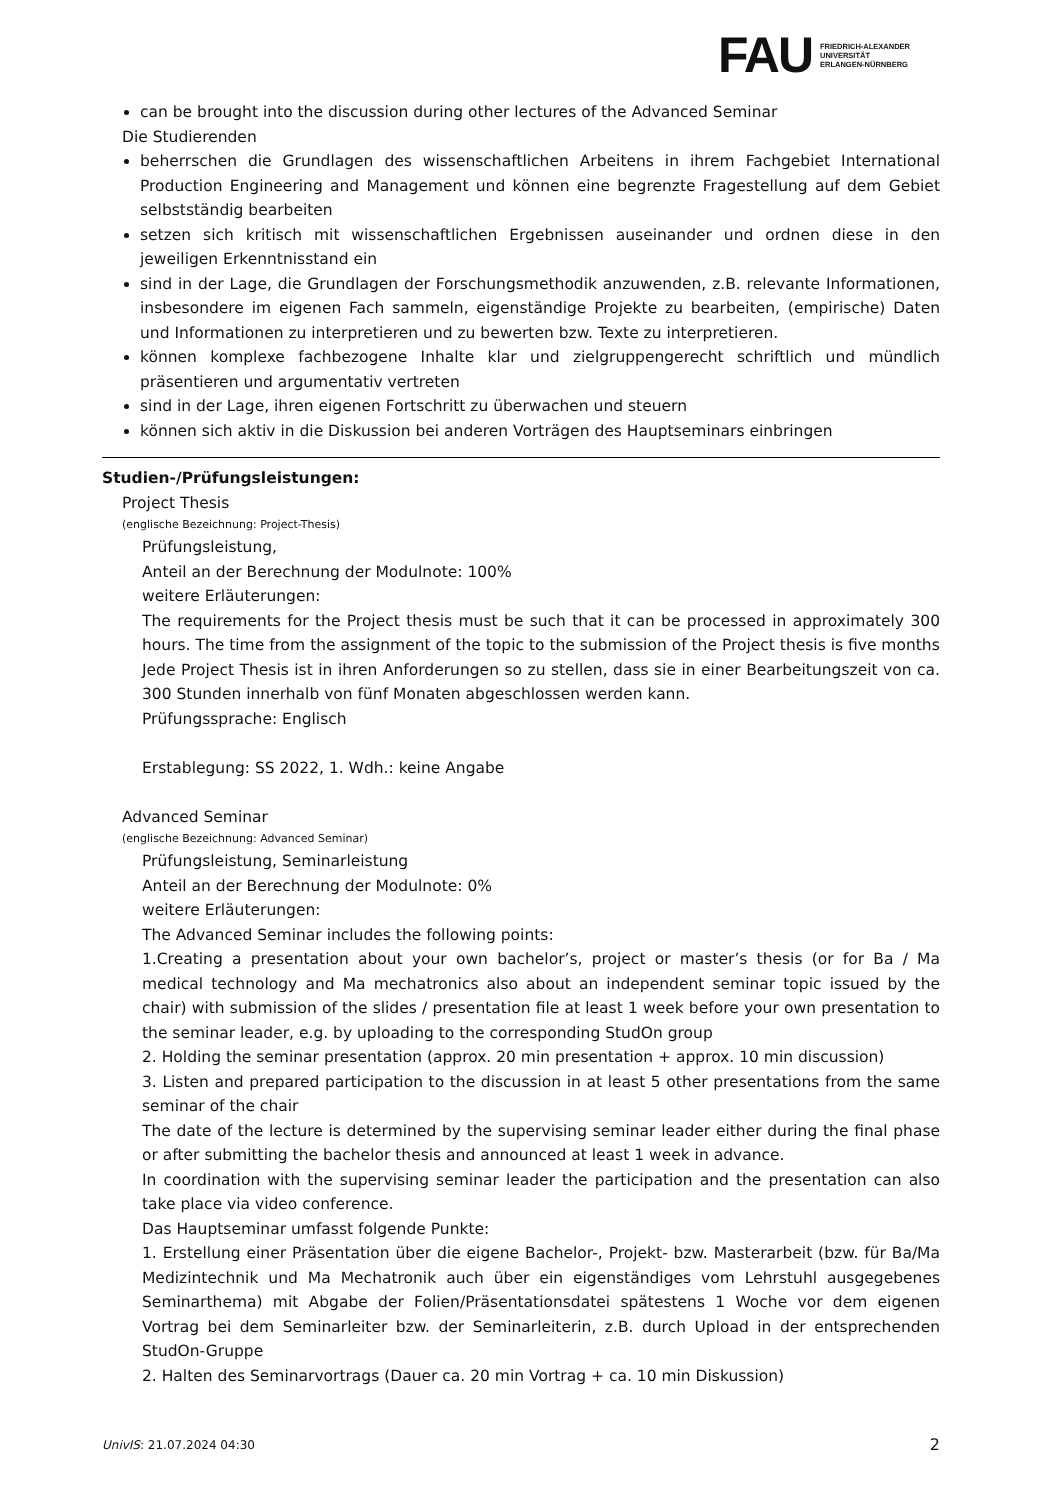FAU
FRIEDRICH-ALEXANDER
UNIVERSITÄT
ERLANGEN-NÜRNBERG
can be brought into the discussion during other lectures of the Advanced Seminar
Die Studierenden
beherrschen die Grundlagen des wissenschaftlichen Arbeitens in ihrem Fachgebiet International Production Engineering and Management und können eine begrenzte Fragestellung auf dem Gebiet selbstständig bearbeiten
setzen sich kritisch mit wissenschaftlichen Ergebnissen auseinander und ordnen diese in den jeweiligen Erkenntnisstand ein
sind in der Lage, die Grundlagen der Forschungsmethodik anzuwenden, z.B. relevante Informationen, insbesondere im eigenen Fach sammeln, eigenständige Projekte zu bearbeiten, (empirische) Daten und Informationen zu interpretieren und zu bewerten bzw. Texte zu interpretieren.
können komplexe fachbezogene Inhalte klar und zielgruppengerecht schriftlich und mündlich präsentieren und argumentativ vertreten
sind in der Lage, ihren eigenen Fortschritt zu überwachen und steuern
können sich aktiv in die Diskussion bei anderen Vorträgen des Hauptseminars einbringen
Studien-/Prüfungsleistungen:
Project Thesis
(englische Bezeichnung: Project-Thesis)
Prüfungsleistung,
Anteil an der Berechnung der Modulnote: 100%
weitere Erläuterungen:
The requirements for the Project thesis must be such that it can be processed in approximately 300 hours. The time from the assignment of the topic to the submission of the Project thesis is five months
Jede Project Thesis ist in ihren Anforderungen so zu stellen, dass sie in einer Bearbeitungszeit von ca. 300 Stunden innerhalb von fünf Monaten abgeschlossen werden kann.
Prüfungssprache: Englisch
Erstablegung: SS 2022, 1. Wdh.: keine Angabe
Advanced Seminar
(englische Bezeichnung: Advanced Seminar)
Prüfungsleistung, Seminarleistung
Anteil an der Berechnung der Modulnote: 0%
weitere Erläuterungen:
The Advanced Seminar includes the following points:
1.Creating a presentation about your own bachelor’s, project or master’s thesis (or for Ba / Ma medical technology and Ma mechatronics also about an independent seminar topic issued by the chair) with submission of the slides / presentation file at least 1 week before your own presentation to the seminar leader, e.g. by uploading to the corresponding StudOn group
2. Holding the seminar presentation (approx. 20 min presentation + approx. 10 min discussion)
3. Listen and prepared participation to the discussion in at least 5 other presentations from the same seminar of the chair
The date of the lecture is determined by the supervising seminar leader either during the final phase or after submitting the bachelor thesis and announced at least 1 week in advance.
In coordination with the supervising seminar leader the participation and the presentation can also take place via video conference.
Das Hauptseminar umfasst folgende Punkte:
1. Erstellung einer Präsentation über die eigene Bachelor-, Projekt- bzw. Masterarbeit (bzw. für Ba/Ma Medizintechnik und Ma Mechatronik auch über ein eigenständiges vom Lehrstuhl ausgegebenes Seminarthema) mit Abgabe der Folien/Präsentationsdatei spätestens 1 Woche vor dem eigenen Vortrag bei dem Seminarleiter bzw. der Seminarleiterin, z.B. durch Upload in der entsprechenden StudOn-Gruppe
2. Halten des Seminarvortrags (Dauer ca. 20 min Vortrag + ca. 10 min Diskussion)
UnivIS: 21.07.2024 04:30 2